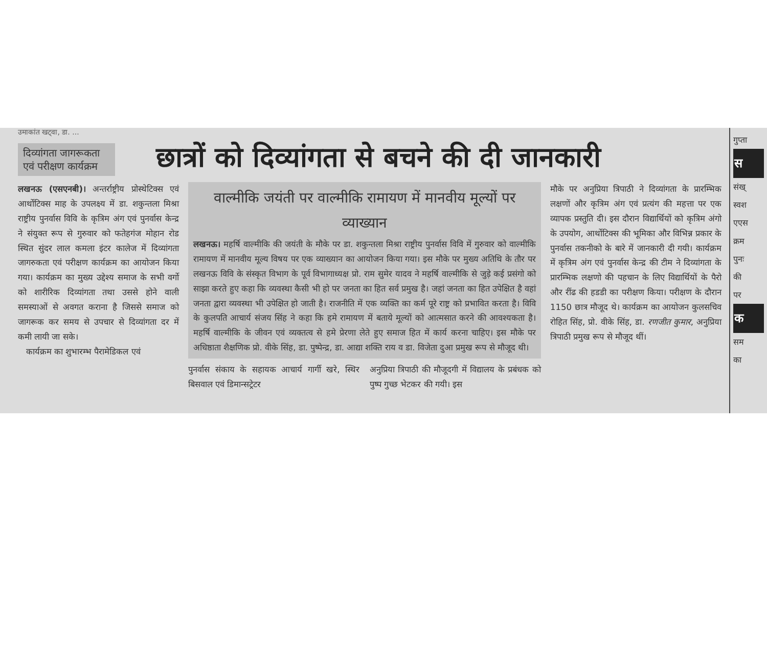उमाकांत खट्वा, डा. ...
दिव्यांगता जागरूकता एवं परीक्षण कार्यक्रम
छात्रों को दिव्यांगता से बचने की दी जानकारी
लखनऊ (एसएनबी)। अन्तर्राष्ट्रीय प्रोस्थेटिक्स एवं आर्थोटिक्स माह के उपलक्ष्य में डा. शकुन्तला मिश्रा राष्ट्रीय पुनर्वास विवि के कृत्रिम अंग एवं पुनर्वास केन्द्र ने संयुक्त रूप से गुरुवार को फतेहगंज मोहान रोड स्थित सुंदर लाल कमला इंटर कालेज में दिव्यांगता जागरुकता एवं परीक्षण कार्यक्रम का आयोजन किया गया। कार्यक्रम का मुख्य उद्देश्य समाज के सभी वर्गो को शारीरिक दिव्यांगता तथा उससे होने वाली समस्याओं से अवगत कराना है जिससे समाज को जागरूक कर समय से उपचार से दिव्यांगता दर में कमी लायी जा सके।
कार्यक्रम का शुभारम्भ पैरामेडिकल एवं
वाल्मीकि जयंती पर वाल्मीकि रामायण में मानवीय मूल्यों पर व्याख्यान
लखनऊ। महर्षि वाल्मीकि की जयंती के मौके पर डा. शकुन्तला मिश्रा राष्ट्रीय पुनर्वास विवि में गुरुवार को वाल्मीकि रामायण में मानवीय मूल्य विषय पर एक व्याख्यान का आयोजन किया गया। इस मौके पर मुख्य अतिथि के तौर पर लखनऊ विवि के संस्कृत विभाग के पूर्व विभागाध्यक्ष प्रो. राम सुमेर यादव ने महर्षि वाल्मीकि से जुड़े कई प्रसंगो को साझा करते हुए कहा कि व्यवस्था कैसी भी हो पर जनता का हित सर्व प्रमुख है। जहां जनता का हित उपेक्षित है वहां जनता द्वारा व्यवस्था भी उपेक्षित हो जाती है। राजनीति में एक व्यक्ति का कर्म पूरे राष्ट्र को प्रभावित करता है। विवि के कुलपति आचार्य संजय सिंह ने कहा कि हमे रामायण में बताये मूल्यों को आत्मसात करने की आवश्यकता है। महर्षि वाल्मीकि के जीवन एवं व्यक्तत्व से हमे प्रेरणा लेते हुए समाज हित में कार्य करना चाहिए। इस मौके पर अधिष्ठाता शैक्षणिक प्रो. वीके सिंह, डा. पुष्पेन्द्र, डा. आद्या शक्ति राय व डा. विजेता दुआ प्रमुख रूप से मौजूद थी।
पुनर्वास संकाय के सहायक आचार्य गार्गी खरे, स्थिर बिसवाल एवं डिमान्सट्रेटर
अनुप्रिया त्रिपाठी की मौजूदगी में विद्यालय के प्रबंधक को पुष्प गुच्छ भेटकर की गयी। इस
मौके पर अनुप्रिया त्रिपाठी ने दिव्यांगता के प्रारम्भिक लक्षणों और कृत्रिम अंग एवं प्रत्यंग की महत्ता पर एक व्यापक प्रस्तुति दी। इस दौरान विद्यार्थियों को कृत्रिम अंगो के उपयोग, आर्थोटिक्स की भूमिका और विभिन्न प्रकार के पुनर्वास तकनीको के बारे में जानकारी दी गयी। कार्यक्रम में कृत्रिम अंग एवं पुनर्वास केन्द्र की टीम ने दिव्यांगता के प्रारम्भिक लक्षणो की पहचान के लिए विद्यार्थियों के पैरो और रींढ की हडडी का परीक्षण किया। परीक्षण के दौरान 1150 छात्र मौजूद थे। कार्यक्रम का आयोजन कुलसचिव रोहित सिंह, प्रो. वीके सिंह, डा. रणजीत कुमार, अनुप्रिया त्रिपाठी प्रमुख रूप से मौजूद थीं।
गुप्ता
स
संख्
स्वश
एएस
क्रम
पुनः
की
पर
क
सम
का